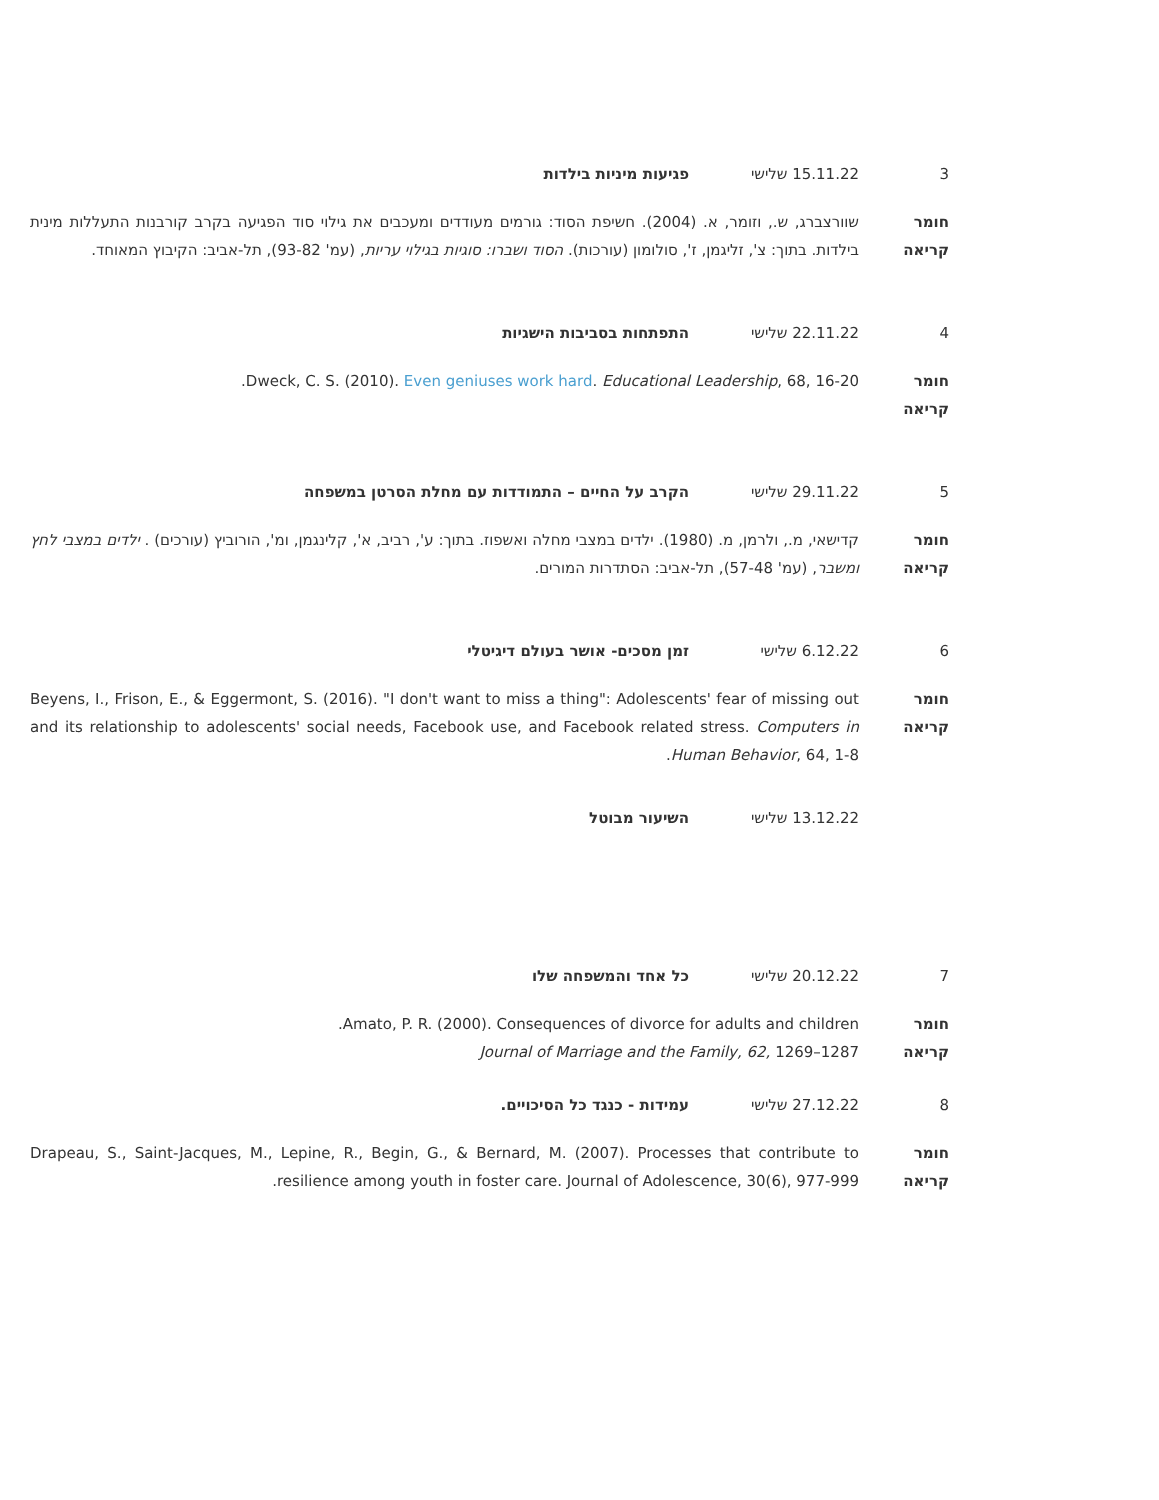3 15.11.22 שלישי פגיעות מיניות בילדות
חומר
קריאה
שוורצברג, ש., וזומר, א. (2004). חשיפת הסוד: גורמים מעודדים ומעכבים את גילוי סוד הפגיעה בקרב קורבנות התעללות מינית בילדות. בתוך: צ', זליגמן, ז', סולומון (עורכות). הסוד ושברו: סוגיות בגילוי עריות, (עמ' 93-82), תל-אביב: הקיבוץ המאוחד.
4 22.11.22 שלישי התפתחות בסביבות הישגיות
חומר
קריאה
Dweck, C. S. (2010). Even geniuses work hard. Educational Leadership, 68, 16-20.
5 29.11.22 שלישי הקרב על החיים – התמודדות עם מחלת הסרטן במשפחה
חומר
קריאה
קדישאי, מ., ולרמן, מ. (1980). ילדים במצבי מחלה ואשפוז. בתוך: ע', רביב, א', קלינגמן, ומ', הורוביץ (עורכים) . ילדים במצבי לחץ ומשבר, (עמ' 57-48), תל-אביב: הסתדרות המורים.
6 6.12.22 שלישי זמן מסכים- אושר בעולם דיגיטלי
חומר
קריאה
Beyens, I., Frison, E., & Eggermont, S. (2016). "I don't want to miss a thing": Adolescents' fear of missing out and its relationship to adolescents' social needs, Facebook use, and Facebook related stress. Computers in Human Behavior, 64, 1-8.
13.12.22 שלישי השיעור מבוטל
7 20.12.22 שלישי כל אחד והמשפחה שלו
חומר
קריאה
Amato, P. R. (2000). Consequences of divorce for adults and children.
Journal of Marriage and the Family, 62, 1269–1287
8 27.12.22 שלישי עמידות - כנגד כל הסיכויים.
חומר
קריאה
Drapeau, S., Saint-Jacques, M., Lepine, R., Begin, G., & Bernard, M. (2007). Processes that contribute to resilience among youth in foster care. Journal of Adolescence, 30(6), 977-999.